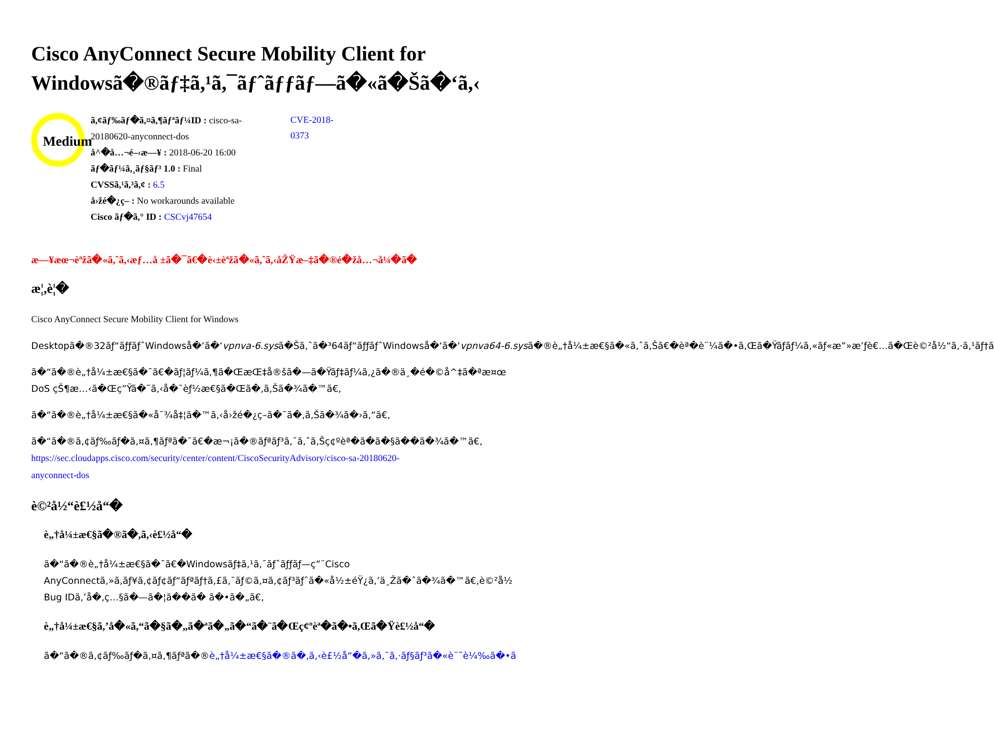Cisco AnyConnect Secure Mobility Client for
Windowsã�®ãƒ‡ã,¹ã,¯ãƒˆãƒƒãƒ—ã�«ã�Šã�‘ã,‹
Medium
ã,¢ãƒ‰ãƒ�ã,¤ã,¶ãƒªãƒ¼ID : cisco-sa-20180620-anyconnect-dos
å^�å…¬é–‹æ—¥ : 2018-06-20 16:00
ãƒ�ãƒ¼ã,¸ãƒ§ãƒ³ 1.0 : Final
CVSSã,¹ã,³ã,¢ : 6.5
å›žé�¿ç– : No workarounds available
Cisco ãƒ�ã,° ID : CSCvj47654
CVE-2018-0373
æ—¥æœ¬èªžã�«ã,ˆã,‹æƒ…å ±ã�¯ã€�è‹±èªžã�«ã,ˆã,‹åŽŸæ–‡ã�®é�žå…¬å¼�ã�
æ¦,è¦�
Cisco AnyConnect Secure Mobility Client for Windows
Desktopã�®32ãƒ“ãƒƒãƒˆWindowså�‘ã�‘vpnva-6.sysã�Šã,ˆã�³64ãƒ“ãƒƒãƒˆWindowså�‘ã�‘vpnva64-6.sysã�®è„†å¼±æ€§ã�«ã,ˆã,Šã€�èª�è¨¼ã�•ã,Œã�Ÿãƒ­ãƒ¼ã,«ãƒ«æ”»æ’ƒè€…ã�Œè©²å½“ã,·ã,¹ãƒ†ã
ã�“ã�®è„†å¼±æ€§ã�¯ã€�ãƒ¦ãƒ¼ã,¶ã�ŒæŒ‡å®šã�—ã�Ÿãƒ‡ãƒ¼ã,¿ã�®ä¸�é�©å^‡ã�ªæ¤œ
DoS çŠ¶æ…‹ã�Œç”Ÿã�˜ã,‹å�¯èƒ½æ€§ã�Œã�,ã,Šã�¾ã�™ã€,
ã�“ã�®è„†å¼±æ€§ã�«å¯¾å‡¦ã�™ã,‹å›žé�¿ç–ã�¯ã�,ã,Šã�¾ã�›ã,“ã€,
ã�“ã�®ã,¢ãƒ‰ãƒ�ã,¤ã,¶ãƒªã�¯ã€�æ¬¡ã�®ãƒªãƒ³ã,¯ã,ˆã,Šç¢ºèª�ã�ã�§ã��ã�¾ã�™ã€,
https://sec.cloudapps.cisco.com/security/center/content/CiscoSecurityAdvisory/cisco-sa-20180620-
anyconnect-dos
è©²å½“è£½å“�
è„†å¼±æ€§ã�®ã�,ã,‹è£½å“�
ã�“ã�®è„†å¼±æ€§ã�¯ã€�Windowsãƒ‡ã,¹ã,¯ãƒˆãƒƒãƒ—ç”¨Cisco
AnyConnectã,»ã,ãƒ¥ã,¢ãƒ¢ãƒ“ãƒªãƒ†ã,£ã,¯ãƒ©ã,¤ã,¢ãƒ³ãƒˆã�«å½±éŸ¿ã,’ä¸Žã�ˆã�¾ã�™ã€,è©²å½
Bug IDã,’å�‚ç…§ã�—ã�¦ã��ã� ã�•ã�„ã€,
è„†å¼±æ€§ã,’å�«ã,“ã�§ã�„ã�ªã�„ã�“ã�¨ã�Œç¢ºèª�ã�•ã,Œã�Ÿè£½å“�
ã�“ã�®ã,¢ãƒ‰ãƒ�ã,¤ã,¶ãƒªã�®è„†å¼±æ€§ã�®ã�,ã,‹è£½å“�ã,»ã,¯ã,·ãƒ§ãƒ³ã�«è¨˜è¼‰ã�•ã